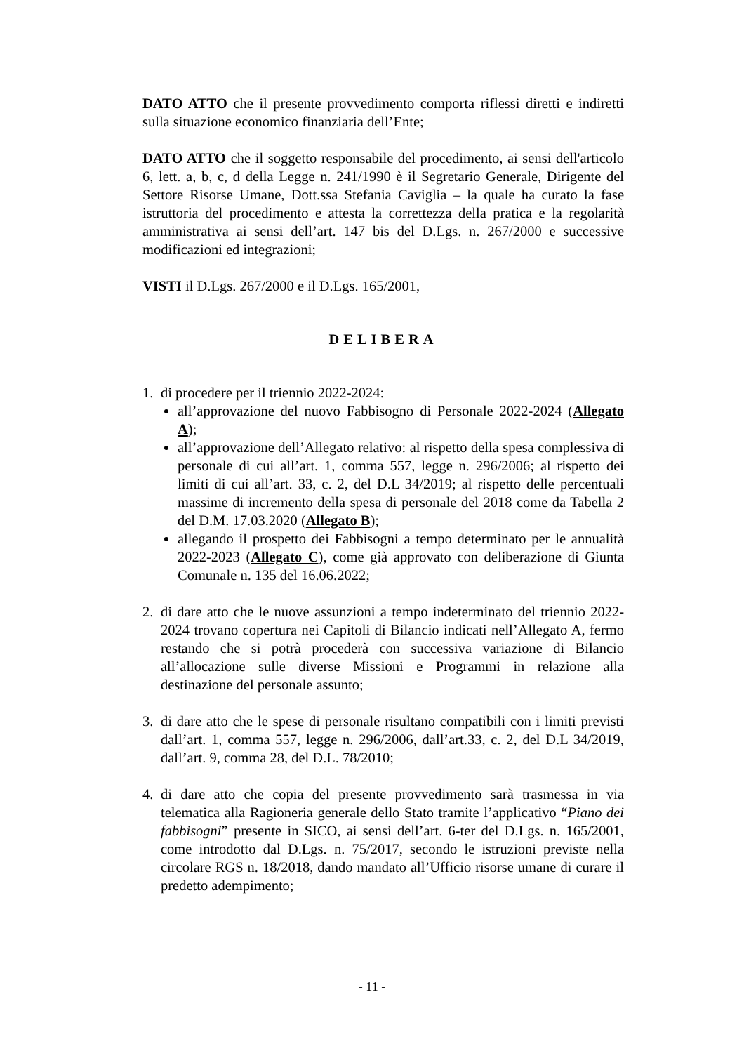DATO ATTO che il presente provvedimento comporta riflessi diretti e indiretti sulla situazione economico finanziaria dell’Ente;
DATO ATTO che il soggetto responsabile del procedimento, ai sensi dell'articolo 6, lett. a, b, c, d della Legge n. 241/1990 è il Segretario Generale, Dirigente del Settore Risorse Umane, Dott.ssa Stefania Caviglia – la quale ha curato la fase istruttoria del procedimento e attesta la correttezza della pratica e la regolarità amministrativa ai sensi dell’art. 147 bis del D.Lgs. n. 267/2000 e successive modificazioni ed integrazioni;
VISTI il D.Lgs. 267/2000 e il D.Lgs. 165/2001,
DELIBERA
1. di procedere per il triennio 2022-2024:
all’approvazione del nuovo Fabbisogno di Personale 2022-2024 (Allegato A);
all’approvazione dell’Allegato relativo: al rispetto della spesa complessiva di personale di cui all’art. 1, comma 557, legge n. 296/2006; al rispetto dei limiti di cui all’art. 33, c. 2, del D.L 34/2019; al rispetto delle percentuali massime di incremento della spesa di personale del 2018 come da Tabella 2 del D.M. 17.03.2020 (Allegato B);
allegando il prospetto dei Fabbisogni a tempo determinato per le annualità 2022-2023 (Allegato C), come già approvato con deliberazione di Giunta Comunale n. 135 del 16.06.2022;
2. di dare atto che le nuove assunzioni a tempo indeterminato del triennio 2022-2024 trovano copertura nei Capitoli di Bilancio indicati nell’Allegato A, fermo restando che si potrà procederà con successiva variazione di Bilancio all’allocazione sulle diverse Missioni e Programmi in relazione alla destinazione del personale assunto;
3. di dare atto che le spese di personale risultano compatibili con i limiti previsti dall’art. 1, comma 557, legge n. 296/2006, dall’art.33, c. 2, del D.L 34/2019, dall’art. 9, comma 28, del D.L. 78/2010;
4. di dare atto che copia del presente provvedimento sarà trasmessa in via telematica alla Ragioneria generale dello Stato tramite l’applicativo “Piano dei fabbisogni” presente in SICO, ai sensi dell’art. 6-ter del D.Lgs. n. 165/2001, come introdotto dal D.Lgs. n. 75/2017, secondo le istruzioni previste nella circolare RGS n. 18/2018, dando mandato all’Ufficio risorse umane di curare il predetto adempimento;
- 11 -